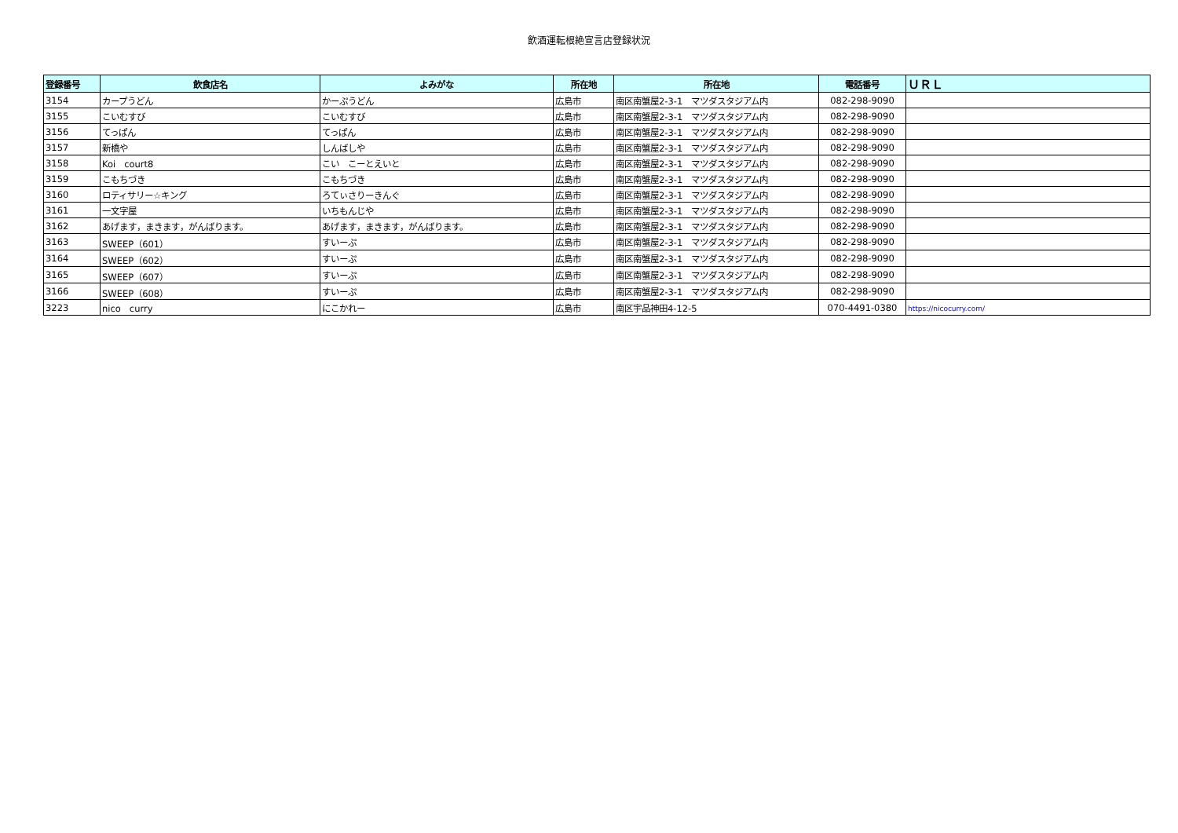飲酒運転根絶宣言店登録状況
| 登録番号 | 飲食店名 | よみがな | 所在地 | 所在地 | 電話番号 | ＵＲＬ |
| --- | --- | --- | --- | --- | --- | --- |
| 3154 | カープうどん | かーぷうどん | 広島市 | 南区南蟹屋2-3-1 マツダスタジアム内 | 082-298-9090 | |
| 3155 | こいむすび | こいむすび | 広島市 | 南区南蟹屋2-3-1 マツダスタジアム内 | 082-298-9090 | |
| 3156 | てっぱん | てっぱん | 広島市 | 南区南蟹屋2-3-1 マツダスタジアム内 | 082-298-9090 | |
| 3157 | 新橋や | しんばしや | 広島市 | 南区南蟹屋2-3-1 マツダスタジアム内 | 082-298-9090 | |
| 3158 | Koi court8 | こい こーとえいと | 広島市 | 南区南蟹屋2-3-1 マツダスタジアム内 | 082-298-9090 | |
| 3159 | こもちづき | こもちづき | 広島市 | 南区南蟹屋2-3-1 マツダスタジアム内 | 082-298-9090 | |
| 3160 | ロティサリー☆キング | ろてぃさりーきんぐ | 広島市 | 南区南蟹屋2-3-1 マツダスタジアム内 | 082-298-9090 | |
| 3161 | 一文字屋 | いちもんじや | 広島市 | 南区南蟹屋2-3-1 マツダスタジアム内 | 082-298-9090 | |
| 3162 | あげます，まきます，がんばります。 | あげます，まきます，がんばります。 | 広島市 | 南区南蟹屋2-3-1 マツダスタジアム内 | 082-298-9090 | |
| 3163 | SWEEP（601） | すいーぷ | 広島市 | 南区南蟹屋2-3-1 マツダスタジアム内 | 082-298-9090 | |
| 3164 | SWEEP（602） | すいーぷ | 広島市 | 南区南蟹屋2-3-1 マツダスタジアム内 | 082-298-9090 | |
| 3165 | SWEEP（607） | すいーぷ | 広島市 | 南区南蟹屋2-3-1 マツダスタジアム内 | 082-298-9090 | |
| 3166 | SWEEP（608） | すいーぷ | 広島市 | 南区南蟹屋2-3-1 マツダスタジアム内 | 082-298-9090 | |
| 3223 | nico curry | にこかれー | 広島市 | 南区宇品神田4-12-5 | 070-4491-0380 | https://nicocurry.com/ |